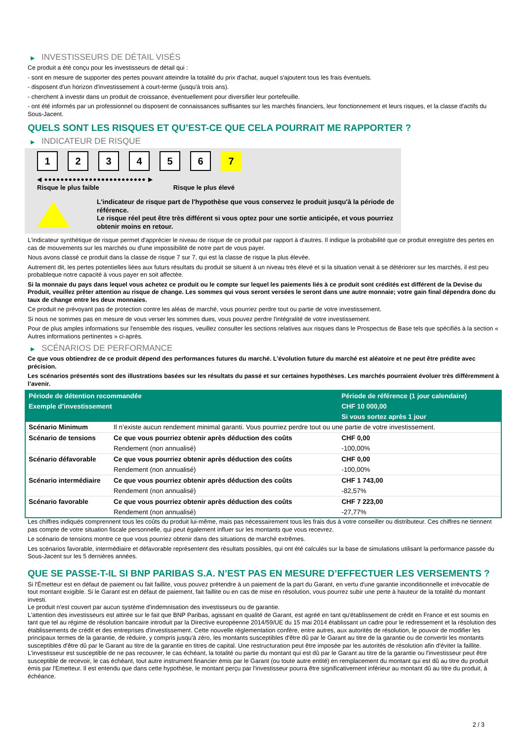▶ INVESTISSEURS DE DÉTAIL VISÉS
Ce produit a été conçu pour les investisseurs de détail qui :
- sont en mesure de supporter des pertes pouvant atteindre la totalité du prix d'achat, auquel s'ajoutent tous les frais éventuels.
- disposent d'un horizon d'investissement à court-terme (jusqu'à trois ans).
- cherchent à investir dans un produit de croissance, éventuellement pour diversifier leur portefeuille.
- ont été informés par un professionnel ou disposent de connaissances suffisantes sur les marchés financiers, leur fonctionnement et leurs risques, et la classe d'actifs du Sous-Jacent.
QUELS SONT LES RISQUES ET QU’EST-CE QUE CELA POURRAIT ME RAPPORTER ?
▶ INDICATEUR DE RISQUE
1 2 3 4 5 6 7
◀ ●●●●●●●●●●●●●●●●●●●●●●●●● ▶
Risque le plus faible Risque le plus élevé
L'indicateur de risque part de l'hypothèse que vous conservez le produit jusqu'à la période de référence.
Le risque réel peut être très différent si vous optez pour une sortie anticipée, et vous pourriez obtenir moins en retour.
L'indicateur synthétique de risque permet d'apprécier le niveau de risque de ce produit par rapport à d'autres. Il indique la probabilité que ce produit enregistre des pertes en cas de mouvements sur les marchés ou d'une impossibilité de notre part de vous payer.
Nous avons classé ce produit dans la classe de risque 7 sur 7, qui est la classe de risque la plus élevée.
Autrement dit, les pertes potentielles liées aux futurs résultats du produit se situent à un niveau très élevé et si la situation venait à se détériorer sur les marchés, il est peu probableque notre capacité à vous payer en soit affectée.
Si la monnaie du pays dans lequel vous achetez ce produit ou le compte sur lequel les paiements liés à ce produit sont crédités est différent de la Devise du Produit, veuillez prêter attention au risque de change. Les sommes qui vous seront versées le seront dans une autre monnaie; votre gain final dépendra donc du taux de change entre les deux monnaies.
Ce produit ne prévoyant pas de protection contre les aléas de marché, vous pourriez perdre tout ou partie de votre investissement.
Si nous ne sommes pas en mesure de vous verser les sommes dues, vous pouvez perdre l'intégralité de votre investissement.
Pour de plus amples informations sur l'ensemble des risques, veuillez consulter les sections relatives aux risques dans le Prospectus de Base tels que spécifiés à la section « Autres informations pertinentes » ci-après.
▶ SCÉNARIOS DE PERFORMANCE
Ce que vous obtiendrez de ce produit dépend des performances futures du marché. L’évolution future du marché est aléatoire et ne peut être prédite avec précision.
Les scénarios présentés sont des illustrations basées sur les résultats du passé et sur certaines hypothèses. Les marchés pourraient évoluer très différemment à l’avenir.
| Période de détention recommandée | | Période de référence (1 jour calendaire) |
| --- | --- | --- |
| Exemple d’investissement | | CHF 10 000,00 |
| | | Si vous sortez après 1 jour |
| Scénario Minimum | Il n’existe aucun rendement minimal garanti. Vous pourriez perdre tout ou une partie de votre investissement. | |
| Scénario de tensions | Ce que vous pourriez obtenir après déduction des coûts | CHF 0,00 |
| | Rendement (non annualisé) | -100,00% |
| Scénario défavorable | Ce que vous pourriez obtenir après déduction des coûts | CHF 0,00 |
| | Rendement (non annualisé) | -100,00% |
| Scénario intermédiaire | Ce que vous pourriez obtenir après déduction des coûts | CHF 1 743,00 |
| | Rendement (non annualisé) | -82,57% |
| Scénario favorable | Ce que vous pourriez obtenir après déduction des coûts | CHF 7 223,00 |
| | Rendement (non annualisé) | -27,77% |
Les chiffres indiqués comprennent tous les coûts du produit lui-même, mais pas nécessairement tous les frais dus à votre conseiller ou distributeur. Ces chiffres ne tiennent pas compte de votre situation fiscale personnelle, qui peut également influer sur les montants que vous recevrez.
Le scénario de tensions montre ce que vous pourriez obtenir dans des situations de marché extrêmes.
Les scénarios favorable, intermédiaire et défavorable représentent des résultats possibles, qui ont été calculés sur la base de simulations utilisant la performance passée du Sous-Jacent sur les 5 dernières années.
QUE SE PASSE-T-IL SI BNP PARIBAS S.A. N’EST PAS EN MESURE D’EFFECTUER LES VERSEMENTS ?
Si l'Émetteur est en défaut de paiement ou fait faillite, vous pouvez prétendre à un paiement de la part du Garant, en vertu d'une garantie inconditionnelle et irrévocable de tout montant exigible. Si le Garant est en défaut de paiement, fait faillite ou en cas de mise en résolution, vous pourrez subir une perte à hauteur de la totalité du montant investi.
Le produit n'est couvert par aucun système d'indemnisation des investisseurs ou de garantie.
L'attention des investisseurs est attirée sur le fait que BNP Paribas, agissant en qualité de Garant, est agréé en tant qu'établissement de crédit en France et est soumis en tant que tel au régime de résolution bancaire introduit par la Directive européenne 2014/59/UE du 15 mai 2014 établissant un cadre pour le redressement et la résolution des établissements de crédit et des entreprises d'investissement. Cette nouvelle réglementation confère, entre autres, aux autorités de résolution, le pouvoir de modifier les principaux termes de la garantie, de réduire, y compris jusqu'à zéro, les montants susceptibles d'être dû par le Garant au titre de la garantie ou de convertir les montants susceptibles d'être dû par le Garant au titre de la garantie en titres de capital. Une restructuration peut être imposée par les autorités de résolution afin d'éviter la faillite. L'investisseur est susceptible de ne pas recouvrer, le cas échéant, la totalité ou partie du montant qui est dû par le Garant au titre de la garantie ou l'investisseur peut être susceptible de recevoir, le cas échéant, tout autre instrument financier émis par le Garant (ou toute autre entité) en remplacement du montant qui est dû au titre du produit émis par l'Emetteur. Il est entendu que dans cette hypothèse, le montant perçu par l'investisseur pourra être significativement inférieur au montant dû au titre du produit, à échéance.
2 / 3